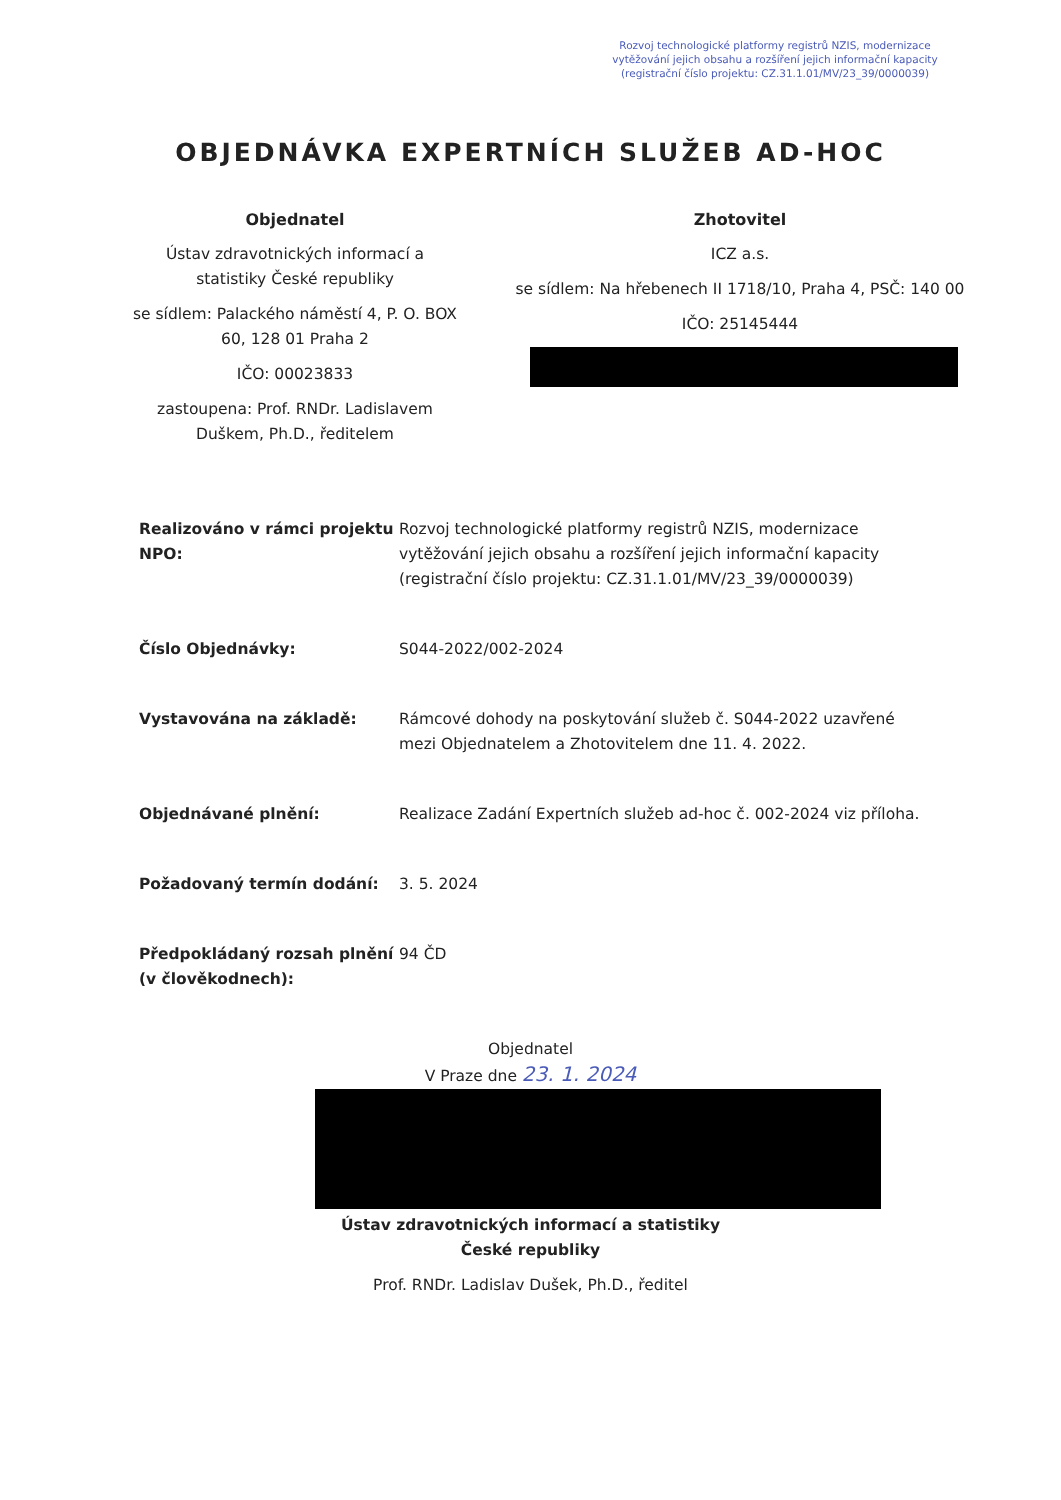Rozvoj technologické platformy registrů NZIS, modernizace vytěžování jejich obsahu a rozšíření jejich informační kapacity (registrační číslo projektu: CZ.31.1.01/MV/23_39/0000039)
OBJEDNÁVKA EXPERTNÍCH SLUŽEB AD-HOC
Objednatel
Ústav zdravotnických informací a statistiky České republiky
se sídlem: Palackého náměstí 4, P. O. BOX 60, 128 01 Praha 2
IČO: 00023833
zastoupena: Prof. RNDr. Ladislavem Duškem, Ph.D., ředitelem
Zhotovitel
ICZ a.s.
se sídlem: Na hřebenech II 1718/10, Praha 4, PSČ: 140 00
IČO: 25145444
Realizováno v rámci projektu NPO:
Rozvoj technologické platformy registrů NZIS, modernizace vytěžování jejich obsahu a rozšíření jejich informační kapacity (registrační číslo projektu: CZ.31.1.01/MV/23_39/0000039)
Číslo Objednávky: S044-2022/002-2024
Vystavována na základě: Rámcové dohody na poskytování služeb č. S044-2022 uzavřené mezi Objednatelem a Zhotovitelem dne 11. 4. 2022.
Objednávané plnění: Realizace Zadání Expertních služeb ad-hoc č. 002-2024 viz příloha.
Požadovaný termín dodání: 3. 5. 2024
Předpokládaný rozsah plnění (v člověkodnech):
94 ČD
Objednatel
V Praze dne 23. 1. 2024
Ústav zdravotnických informací a statistiky
České republiky
Prof. RNDr. Ladislav Dušek, Ph.D., ředitel